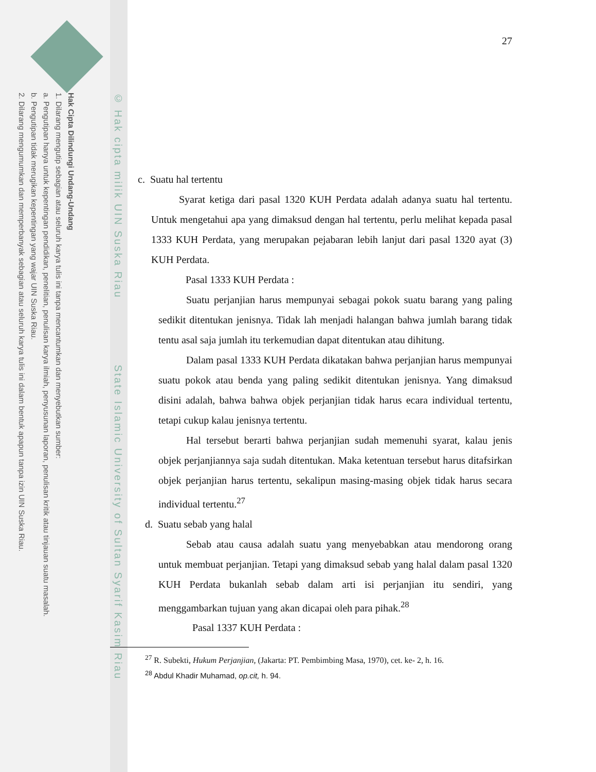Hak Cipta Dilindungi Undang-Undang
1. Dilarang mengutip sebagian atau seluruh karya tulis ini tanpa mencantumkan dan menyebutkan sumber:
a. Pengutipan hanya untuk kepentingan pendidikan, penelitian, penulisan karya ilmiah, penyusunan laporan, penulisan kritik atau tinjauan suatu masalah.
b. Pengutipan tidak merugikan kepentingan yang wajar UIN Suska Riau.
2. Dilarang mengumumkan dan memperbanyak sebagian atau seluruh karya tulis ini dalam bentuk apapun tanpa izin UIN Suska Riau.
© Hak cipta milik UIN Suska Riau State Islamic University of Sultan Syarif Kasim Riau
27
c. Suatu hal tertentu
Syarat ketiga dari pasal 1320 KUH Perdata adalah adanya suatu hal tertentu. Untuk mengetahui apa yang dimaksud dengan hal tertentu, perlu melihat kepada pasal 1333 KUH Perdata, yang merupakan pejabaran lebih lanjut dari pasal 1320 ayat (3) KUH Perdata.
Pasal 1333 KUH Perdata :
Suatu perjanjian harus mempunyai sebagai pokok suatu barang yang paling sedikit ditentukan jenisnya. Tidak lah menjadi halangan bahwa jumlah barang tidak tentu asal saja jumlah itu terkemudian dapat ditentukan atau dihitung.
Dalam pasal 1333 KUH Perdata dikatakan bahwa perjanjian harus mempunyai suatu pokok atau benda yang paling sedikit ditentukan jenisnya. Yang dimaksud disini adalah, bahwa bahwa objek perjanjian tidak harus ecara individual tertentu, tetapi cukup kalau jenisnya tertentu.
Hal tersebut berarti bahwa perjanjian sudah memenuhi syarat, kalau jenis objek perjanjiannya saja sudah ditentukan. Maka ketentuan tersebut harus ditafsirkan objek perjanjian harus tertentu, sekalipun masing-masing objek tidak harus secara individual tertentu.<sup>27</sup>
d. Suatu sebab yang halal
Sebab atau causa adalah suatu yang menyebabkan atau mendorong orang untuk membuat perjanjian. Tetapi yang dimaksud sebab yang halal dalam pasal 1320 KUH Perdata bukanlah sebab dalam arti isi perjanjian itu sendiri, yang menggambarkan tujuan yang akan dicapai oleh para pihak.<sup>28</sup>
Pasal 1337 KUH Perdata :
<sup>27</sup> R. Subekti, Hukum Perjanjian, (Jakarta: PT. Pembimbing Masa, 1970), cet. ke- 2, h. 16.
<sup>28</sup> Abdul Khadir Muhamad, op.cit, h. 94.